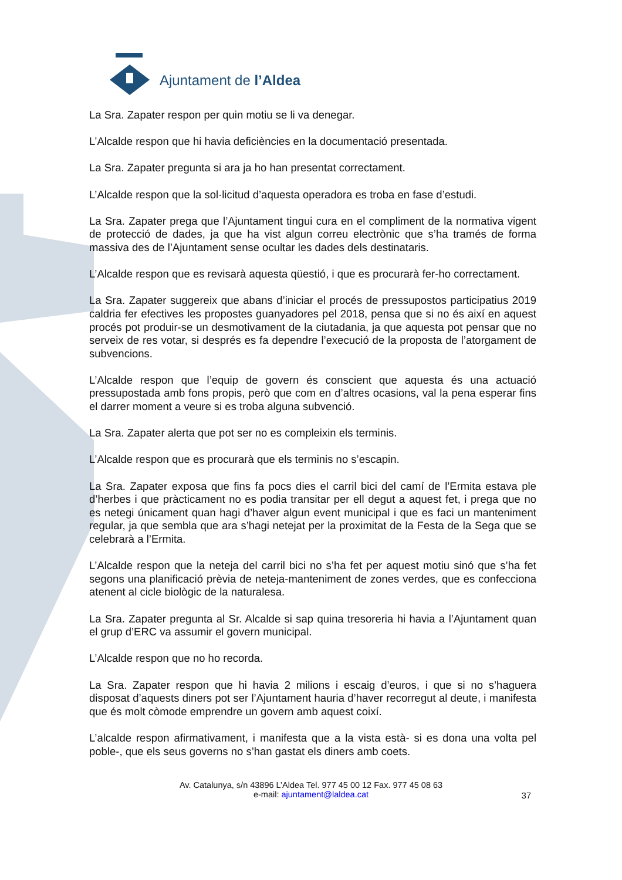Ajuntament de l’Aldea
La Sra. Zapater respon per quin motiu se li va denegar.
L’Alcalde respon que hi havia deficiències en la documentació presentada.
La Sra. Zapater pregunta si ara ja ho han presentat correctament.
L’Alcalde respon que la sol·licitud d’aquesta operadora es troba en fase d’estudi.
La Sra. Zapater prega que l’Ajuntament tingui cura en el compliment de la normativa vigent de protecció de dades, ja que ha vist algun correu electrònic que s’ha tramés de forma massiva des de l’Ajuntament sense ocultar les dades dels destinataris.
L’Alcalde respon que es revisarà aquesta qüestió, i que es procurarà fer-ho correctament.
La Sra. Zapater suggereix que abans d’iniciar el procés de pressupostos participatius 2019 caldria fer efectives les propostes guanyadores pel 2018, pensa que si no és així en aquest procés pot produir-se un desmotivament de la ciutadania, ja que aquesta pot pensar que no serveix de res votar, si després es fa dependre l’execució de la proposta de l’atorgament de subvencions.
L’Alcalde respon que l’equip de govern és conscient que aquesta és una actuació pressupostada amb fons propis, però que com en d’altres ocasions, val la pena esperar fins el darrer moment a veure si es troba alguna subvenció.
La Sra. Zapater alerta que pot ser no es compleixin els terminis.
L’Alcalde respon que es procurarà que els terminis no s’escapin.
La Sra. Zapater exposa que fins fa pocs dies el carril bici del camí de l’Ermita estava ple d’herbes i que pràcticament no es podia transitar per ell degut a aquest fet, i prega que no es netegi únicament quan hagi d’haver algun event municipal i que es faci un manteniment regular, ja que sembla que ara s’hagi netejat per la proximitat de la Festa de la Sega que se celebrarà a l’Ermita.
L’Alcalde respon que la neteja del carril bici no s’ha fet per aquest motiu sinó que s’ha fet segons una planificació prèvia de neteja-manteniment de zones verdes, que es confecciona atenent al cicle biològic de la naturalesa.
La Sra. Zapater pregunta al Sr. Alcalde si sap quina tresoreria hi havia a l’Ajuntament quan el grup d’ERC va assumir el govern municipal.
L’Alcalde respon que no ho recorda.
La Sra. Zapater respon que hi havia 2 milions i escaig d’euros, i que si no s’haguera disposat d’aquests diners pot ser l’Ajuntament hauria d’haver recorregut al deute, i manifesta que és molt còmode emprendre un govern amb aquest coixí.
L’alcalde respon afirmativament, i manifesta que a la vista està- si es dona una volta pel poble-, que els seus governs no s’han gastat els diners amb coets.
Av. Catalunya, s/n 43896 L’Aldea Tel. 977 45 00 12 Fax. 977 45 08 63
e-mail: ajuntament@laldea.cat
37